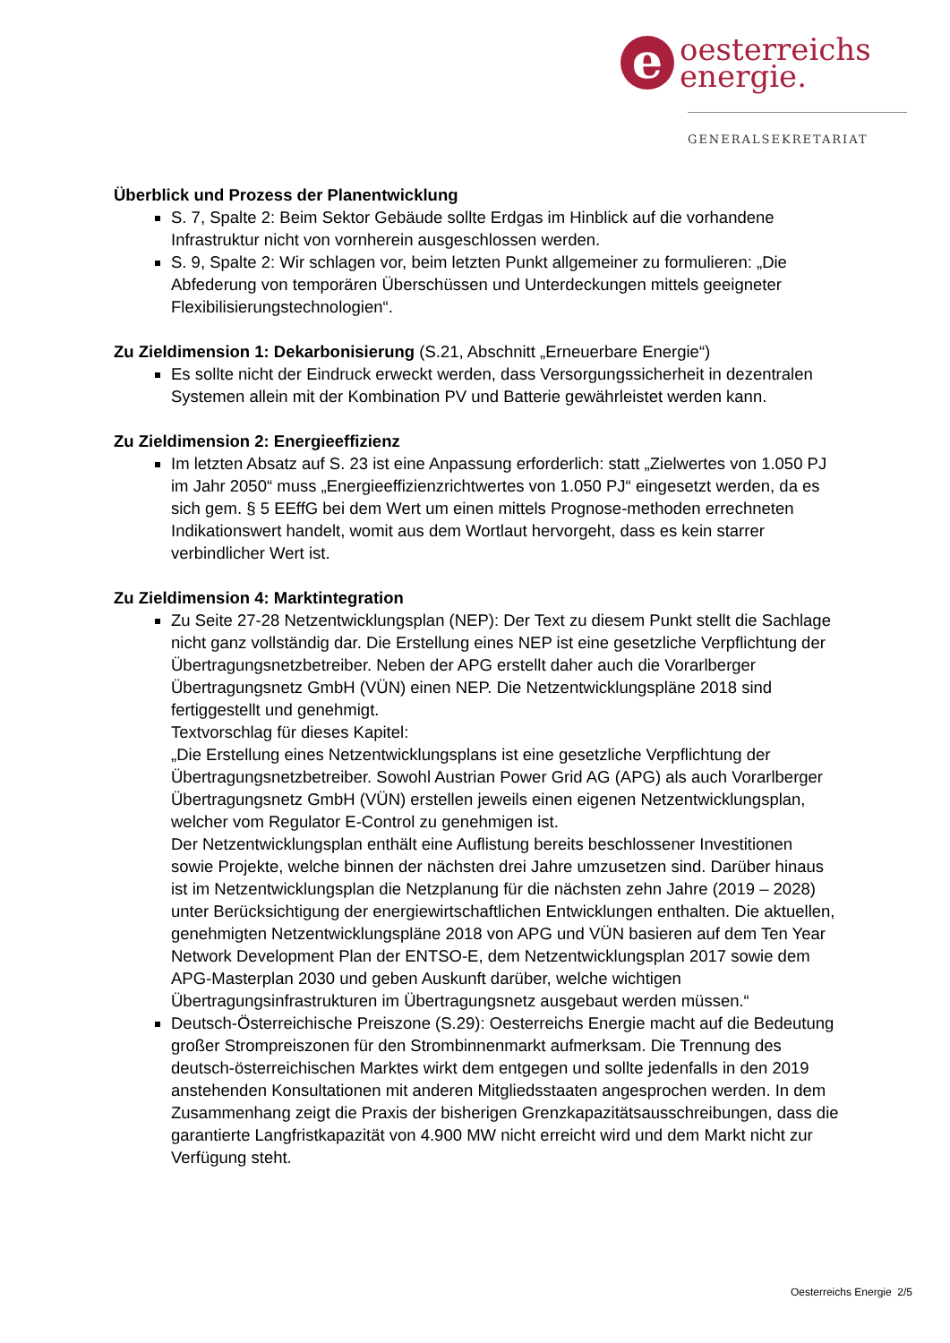e oesterreichs
energie.
GENERALSEKRETARIAT
Überblick und Prozess der Planentwicklung
S. 7, Spalte 2: Beim Sektor Gebäude sollte Erdgas im Hinblick auf die vorhandene Infrastruktur nicht von vornherein ausgeschlossen werden.
S. 9, Spalte 2: Wir schlagen vor, beim letzten Punkt allgemeiner zu formulieren: „Die Abfederung von temporären Überschüssen und Unterdeckungen mittels geeigneter Flexibilisierungstechnologien“.
Zu Zieldimension 1: Dekarbonisierung (S.21, Abschnitt „Erneuerbare Energie“)
Es sollte nicht der Eindruck erweckt werden, dass Versorgungssicherheit in dezentralen Systemen allein mit der Kombination PV und Batterie gewährleistet werden kann.
Zu Zieldimension 2: Energieeffizienz
Im letzten Absatz auf S. 23 ist eine Anpassung erforderlich: statt „Zielwertes von 1.050 PJ im Jahr 2050“ muss „Energieeffizienzrichtwertes von 1.050 PJ“ eingesetzt werden, da es sich gem. § 5 EEffG bei dem Wert um einen mittels Prognose-methoden errechneten Indikationswert handelt, womit aus dem Wortlaut hervorgeht, dass es kein starrer verbindlicher Wert ist.
Zu Zieldimension 4: Marktintegration
Zu Seite 27-28 Netzentwicklungsplan (NEP): Der Text zu diesem Punkt stellt die Sachlage nicht ganz vollständig dar. Die Erstellung eines NEP ist eine gesetzliche Verpflichtung der Übertragungsnetzbetreiber. Neben der APG erstellt daher auch die Vorarlberger Übertragungsnetz GmbH (VÜN) einen NEP. Die Netzentwicklungspläne 2018 sind fertiggestellt und genehmigt.
Textvorschlag für dieses Kapitel:
„Die Erstellung eines Netzentwicklungsplans ist eine gesetzliche Verpflichtung der Übertragungsnetzbetreiber. Sowohl Austrian Power Grid AG (APG) als auch Vorarlberger Übertragungsnetz GmbH (VÜN) erstellen jeweils einen eigenen Netzentwicklungsplan, welcher vom Regulator E-Control zu genehmigen ist.
Der Netzentwicklungsplan enthält eine Auflistung bereits beschlossener Investitionen sowie Projekte, welche binnen der nächsten drei Jahre umzusetzen sind. Darüber hinaus ist im Netzentwicklungsplan die Netzplanung für die nächsten zehn Jahre (2019 – 2028) unter Berücksichtigung der energiewirtschaftlichen Entwicklungen enthalten. Die aktuellen, genehmigten Netzentwicklungspläne 2018 von APG und VÜN basieren auf dem Ten Year Network Development Plan der ENTSO-E, dem Netzentwicklungsplan 2017 sowie dem APG-Masterplan 2030 und geben Auskunft darüber, welche wichtigen Übertragungsinfrastrukturen im Übertragungsnetz ausgebaut werden müssen.“
Deutsch-Österreichische Preiszone (S.29): Oesterreichs Energie macht auf die Bedeutung großer Strompreiszonen für den Strombinnenmarkt aufmerksam. Die Trennung des deutsch-österreichischen Marktes wirkt dem entgegen und sollte jedenfalls in den 2019 anstehenden Konsultationen mit anderen Mitgliedsstaaten angesprochen werden. In dem Zusammenhang zeigt die Praxis der bisherigen Grenzkapazitätsausschreibungen, dass die garantierte Langfristkapazität von 4.900 MW nicht erreicht wird und dem Markt nicht zur Verfügung steht.
Oesterreichs Energie 2/5